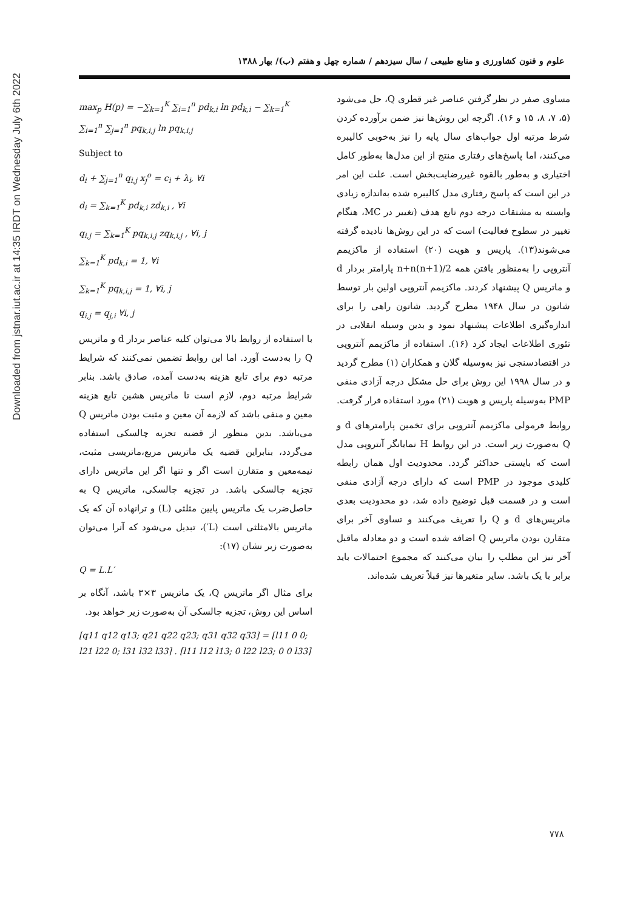Downloaded from jstnar.iut.ac.ir at 14:35 IRDT on Wednesday July 6th 2022
علوم و فنون کشاورزی و منابع طبیعی / سال سیزدهم / شماره چهل و هفتم (ب)/ بهار ۱۳۸۸
مساوی صفر در نظر گرفتن عناصر غیر قطری Q، حل می‌شود (۵، ۷، ۸، ۱۵ و ۱۶). اگرچه این روش‌ها نیز ضمن برآورده کردن شرط مرتبه اول جواب‌های سال پایه را نیز به‌خوبی کالیبره می‌کنند، اما پاسخ‌های رفتاری منتج از این مدل‌ها به‌طور کامل اختیاری و به‌طور بالقوه غیررضایت‌بخش است. علت این امر در این است که پاسخ رفتاری مدل کالیبره شده به‌اندازه زیادی وابسته به مشتقات درجه دوم تابع هدف (تغییر در MC، هنگام تغییر در سطوح فعالیت) است که در این روش‌ها نادیده گرفته می‌شوند(۱۳). پاریس و هویت (۲۰) استفاده از ماکزیمم آنتروپی را به‌منظور یافتن همه n+n(n+1)/2 پارامتر بردار d و ماتریس Q پیشنهاد کردند. ماکزیمم آنتروپی اولین بار توسط شانون در سال ۱۹۴۸ مطرح گردید. شانون راهی را برای اندازه‌گیری اطلاعات پیشنهاد نمود و بدین وسیله انقلابی در تئوری اطلاعات ایجاد کرد (۱۶). استفاده از ماکزیمم آنتروپی در اقتصادسنجی نیز به‌وسیله گلان و همکاران (۱) مطرح گردید و در سال ۱۹۹۸ این روش برای حل مشکل درجه آزادی منفی PMP به‌وسیله پاریس و هویت (۲۱) مورد استفاده قرار گرفت.
روابط فرمولی ماکزیمم آنتروپی برای تخمین پارامترهای d و Q به‌صورت زیر است. در این روابط H نمایانگر آنتروپی مدل است که بایستی حداکثر گردد. محدودیت اول همان رابطه کلیدی موجود در PMP است که دارای درجه آزادی منفی است و در قسمت قبل توضیح داده شد، دو محدودیت بعدی ماتریس‌های d و Q را تعریف می‌کنند و تساوی آخر برای متقارن بودن ماتریس Q اضافه شده است و دو معادله ماقبل آخر نیز این مطلب را بیان می‌کنند که مجموع احتمالات باید برابر با یک باشد. سایر متغیرها نیز قبلاً تعریف شده‌اند.
max<sub>p</sub> H(p) = −∑<sub>k=1</sub><sup>K</sup> ∑<sub>i=1</sub><sup>n</sup> pd<sub>k,i</sub> ln pd<sub>k,i</sub> − ∑<sub>k=1</sub><sup>K</sup> ∑<sub>i=1</sub><sup>n</sup> ∑<sub>j=1</sub><sup>n</sup> pq<sub>k,i,j</sub> ln pq<sub>k,i,j</sub>
Subject to
d<sub>i</sub> + ∑<sub>j=1</sub><sup>n</sup> q<sub>i,j</sub> x<sub>j</sub><sup>o</sup> = c<sub>i</sub> + λ<sub>i</sub>, ∀i
d<sub>i</sub> = ∑<sub>k=1</sub><sup>K</sup> pd<sub>k,i</sub> zd<sub>k,i</sub> , ∀i
q<sub>i,j</sub> = ∑<sub>k=1</sub><sup>K</sup> pq<sub>k,i,j</sub> zq<sub>k,i,j</sub> , ∀i, j
∑<sub>k=1</sub><sup>K</sup> pd<sub>k,i</sub> = 1, ∀i
∑<sub>k=1</sub><sup>K</sup> pq<sub>k,i,j</sub> = 1, ∀i, j
q<sub>i,j</sub> = q<sub>j,i</sub> ∀i, j
با استفاده از روابط بالا می‌توان کلیه عناصر بردار d و ماتریس Q را به‌دست آورد. اما این روابط تضمین نمی‌کنند که شرایط مرتبه دوم برای تابع هزینه به‌دست آمده، صادق باشد. بنابر شرایط مرتبه دوم، لازم است تا ماتریس هشین تابع هزینه معین و منفی باشد که لازمه آن معین و مثبت بودن ماتریس Q می‌باشد. بدین منظور از قضیه تجزیه چالسکی استفاده می‌گردد، بنابراین قضیه یک ماتریس مربع،ماتریسی مثبت، نیمه‌معین و متقارن است اگر و تنها اگر این ماتریس دارای تجزیه چالسکی باشد. در تجزیه چالسکی، ماتریس Q به حاصل‌ضرب یک ماتریس پایین مثلثی (L) و ترانهاده آن که یک ماتریس بالامثلثی است (L′)، تبدیل می‌شود که آنرا می‌توان به‌صورت زیر نشان (۱۷):
Q = L.L′
برای مثال اگر ماتریس Q، یک ماتریس ۳×۳ باشد، آنگاه بر اساس این روش، تجزیه چالسکی آن به‌صورت زیر خواهد بود.
[q11 q12 q13; q21 q22 q23; q31 q32 q33] = [l11 0 0; l21 l22 0; l31 l32 l33] . [l11 l12 l13; 0 l22 l23; 0 0 l33]
۷۷۸